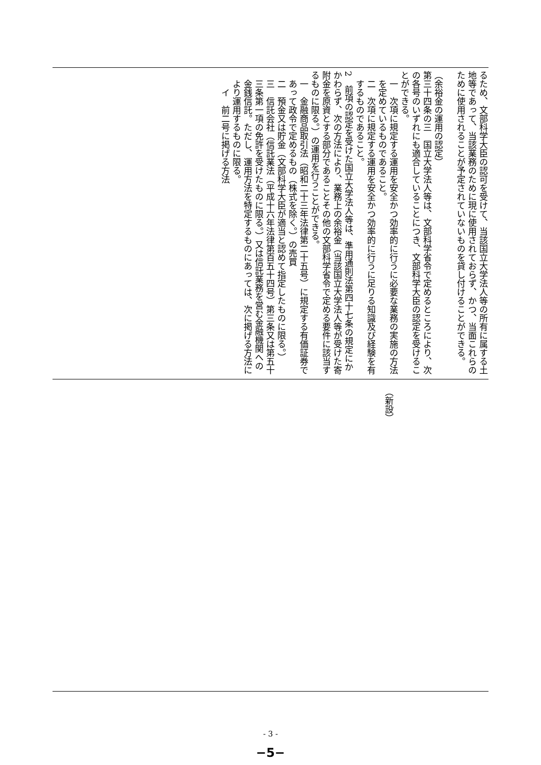るため、文部科学大臣の認可を受けて、当該国立大学法人等の所有に属する土地等であって、当該業務のために現に使用されておらず、かつ、当面これらのために使用されることが予定されていないものを貸し付けることができる。
　
（余裕金の運用の認定）
第三十四条の三　国立大学法人等は、文部科学省令で定めるところにより、次の各号のいずれにも適合していることにつき、文部科学大臣の認定を受けることができる。
一　次項に規定する運用を安全かつ効率的に行うに必要な業務の実施の方法を定めているものであること。
二　次項に規定する運用を安全かつ効率的に行うに足りる知識及び経験を有するものであること。
2　前項の認定を受けた国立大学法人等は、準用通則法第四十七条の規定にかかわらず、次の方法により、業務上の余裕金（当該国立大学法人等が受けた寄附金を原資とする部分であることその他の文部科学省令で定める要件に該当するものに限る。）の運用を行うことができる。
一　金融商品取引法（昭和二十三年法律第二十五号）に規定する有価証券であって政令で定めるもの（株式を除く。）の売買
二　預金又は貯金（文部科学大臣が適当と認めて指定したものに限る。）
三　信託会社（信託業法（平成十六年法律第百五十四号）第三条又は第五十三条第一項の免許を受けたものに限る。）又は信託業務を営む金融機関への金銭信託。ただし、運用方法を特定するものにあっては、次に掲げる方法により運用するものに限る。
イ　前二号に掲げる方法
（新設）
- 3 -
−5−